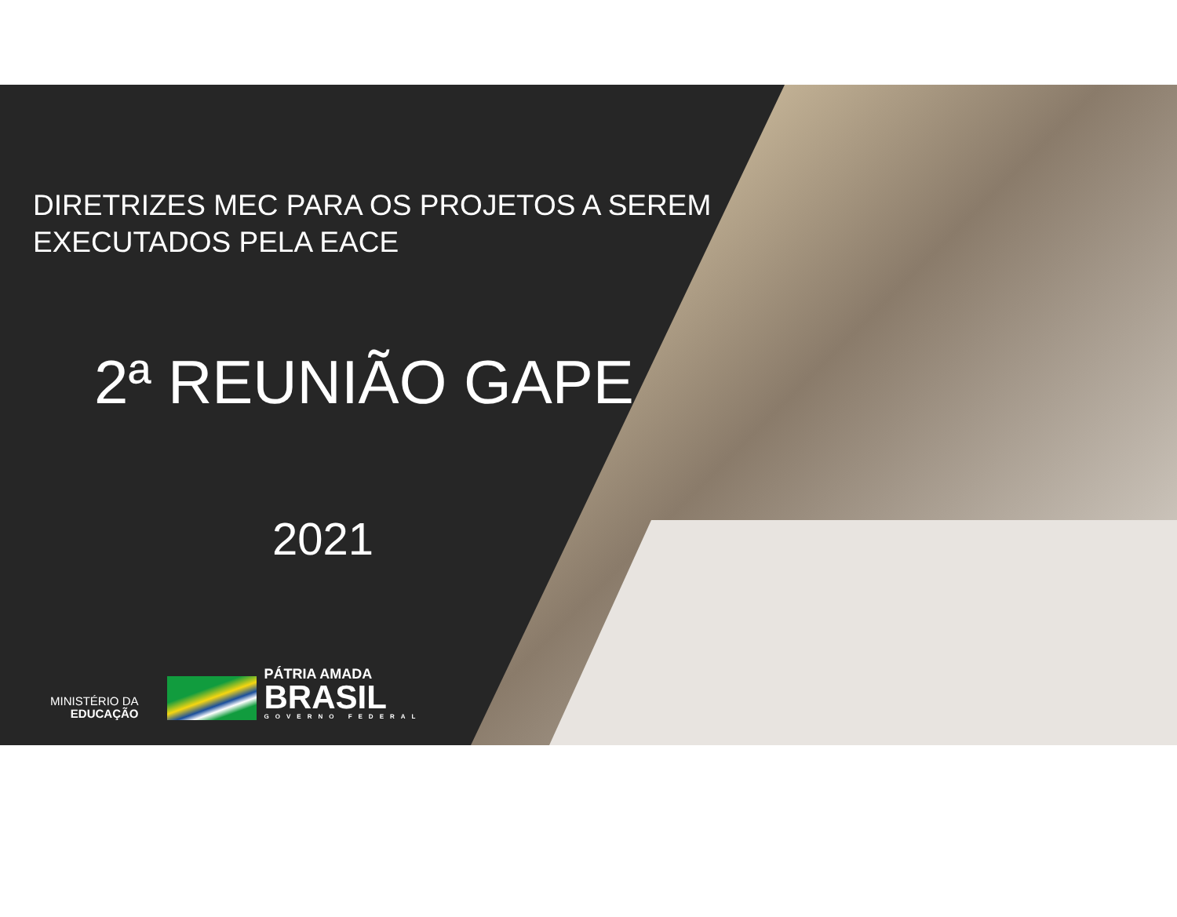DIRETRIZES MEC PARA OS PROJETOS A SEREM
EXECUTADOS PELA EACE
2ª REUNIÃO GAPE
2021
MINISTÉRIO DA
EDUCAÇÃO
PÁTRIA AMADA
BRASIL
GOVERNO FEDERAL